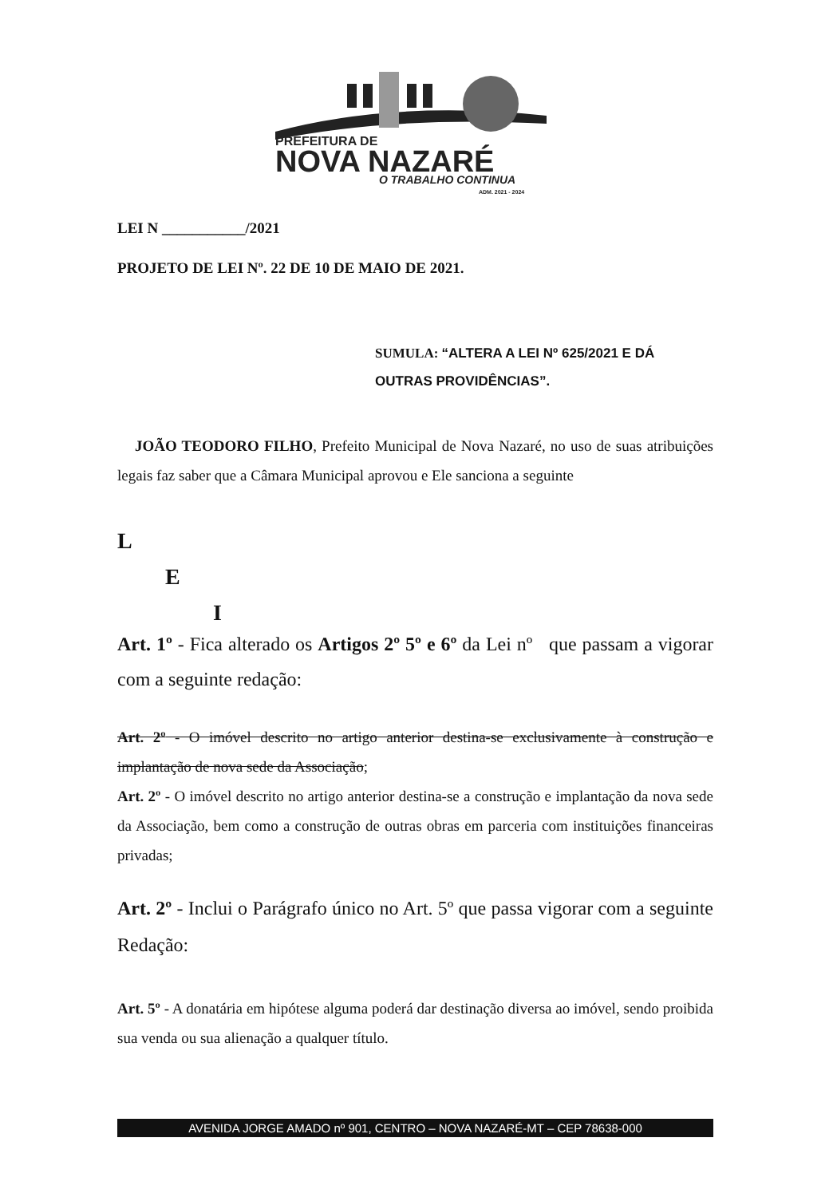PREFEITURA DE
NOVA NAZARÉ
O TRABALHO CONTINUA
ADM. 2021 - 2024
LEI N ___________/2021
PROJETO DE LEI Nº. 22 DE 10 DE MAIO DE 2021.
SUMULA: “ALTERA A LEI Nº 625/2021 E DÁ OUTRAS PROVIDÊNCIAS”.
JOÃO TEODORO FILHO, Prefeito Municipal de Nova Nazaré, no uso de suas atribuições legais faz saber que a Câmara Municipal aprovou e Ele sanciona a seguinte
L
E
I
Art. 1º - Fica alterado os Artigos 2º 5º e 6º da Lei nº que passam a vigorar com a seguinte redação:
Art. 2º - O imóvel descrito no artigo anterior destina-se exclusivamente à construção e implantação de nova sede da Associação;
Art. 2º - O imóvel descrito no artigo anterior destina-se a construção e implantação da nova sede da Associação, bem como a construção de outras obras em parceria com instituições financeiras privadas;
Art. 2º - Inclui o Parágrafo único no Art. 5º que passa vigorar com a seguinte Redação:
Art. 5º - A donatária em hipótese alguma poderá dar destinação diversa ao imóvel, sendo proibida sua venda ou sua alienação a qualquer título.
AVENIDA JORGE AMADO nº 901, CENTRO – NOVA NAZARÉ-MT – CEP 78638-000